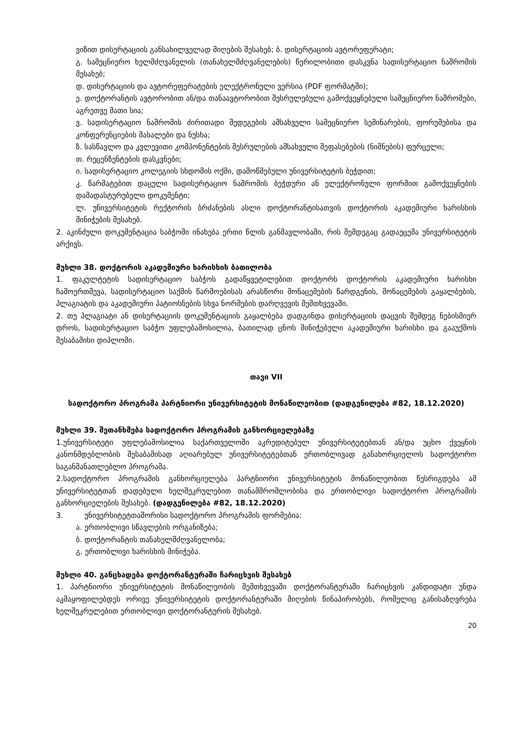ვიზით დისერტაციის განსახილველად მიღების შესახებ; ბ. დისერტაციის ავტორეფერატი;
გ. სამეცნიერო ხელმძღვანელის (თანახელმძღვანელების) წერილობითი დასკვნა სადისერტაციო ნაშრომის შესახებ;
დ. დისერტაციის და ავტორეფერატების ელექტრონული ვერსია (PDF ფორმატში);
ე. დოქტორანტის ავტორობით ან/და თანაავტორობით შესრულებული გამოქვეყნებული სამეცნიერო ნაშრომები, აგრეთვე მათი სია;
ვ. სადისერტაციო ნაშრომის ძირითადი შედეგების ამსახველი სამეცნიერო სემინარების, ფორუმებისა და კონფერენციების მასალები და ნუსხა;
ზ. სასწავლო და კვლევითი კომპონენტების შესრულების ამსახველი შეფასებების (ნიშნების) ფურცელი;
თ. რეცენზენტების დასკვნები;
ი. სადისერტაციო კოლეგიის სხდომის ოქმი, დამოწმებული უნივერსიტეტის ბეჭდით;
კ. წარმატებით დაცული სადისერტაციო ნაშრომის ბეჭდური ან ელექტრონული ფორმით გამოქვეყნების დამადასტურებელი დოკუმენტი;
ლ. უნივერსიტეტის რექტორის ბრძანების ასლი დოქტორანტისათვის დოქტორის აკადემიური ხარისხის მინიჭების შესახებ.
2. აკინძული დოკუმენტაცია საბჭოში ინახება ერთი წლის განმავლობაში, რის შემდეგაც გადაეცემა უნივერსიტეტის არქივს.
მუხლი 38. დოქტორის აკადემიური ხარისხის ბათილობა
1. ფაკულტეტის სადისერტაციო საბჭოს გადაწყვეტილებით დოქტორს დოქტორის აკადემიური ხარისხი ჩამოერთმევა, სადისერტაციო საქმის წარმოებისას არასწორი მონაცემების წარდგენის, მონაცემების გაყალბების, პლაგიატის და აკადემიური პატიოსნების სხვა ნორმების დარღვევის შემთხვევაში.
2. თუ პლაგიატი ან დისერტაციის დოკუმენტაციის გაყალბება დადგინდა დისერტაციის დაცვის შემდეგ ნებისმიერ დროს, სადისერტაციო საბჭო უფლებამოსილია, ბათილად ცნოს მინიჭებული აკადემიური ხარისხი და გააუქმოს შესაბამისი დიპლომი.
თავი VII
სადოქტორო პროგრამა პარტნიორი უნივერსიტეტის მონაწილეობით (დადგენილება #82, 18.12.2020)
მუხლი 39. შეთანხმება სადოქტორო პროგრამის განხორციელებაზე
1.უნივერსიტეტი უფლებამოსილია საქართველოში აკრედიტებულ უნივერსიტეტებთან ან/და უცხო ქვეყნის კანონმდებლობის შესაბამისად აღიარებულ უნივერსიტეტებთან ერთობლივად განახორციელოს სადოქტორო საგანმანათლებლო პროგრამა.
2.სადოქტორო პროგრამის განხორციელება პარტნიორი უნივერსიტეტის მონაწილეობით წესრიგდება ამ უნივერსიტეტთან დადებული ხელშეკრულებით თანამშრომლობისა და ერთობლივი სადოქტორო პროგრამის განხორციელების შესახებ. (დადგენილება #82, 18.12.2020)
3. უნივერსიტეტთაშორისი სადოქტორო პროგრამის ფორმებია:
ა. ერთობლივი სწავლების ორგანიზება;
ბ. დოქტორანტის თანახელმძღვანელობა;
გ. ერთობლივი ხარისხის მინიჭება.
მუხლი 40. განცხადება დოქტორანტურაში ჩარიცხვის შესახებ
1. პარტნიორი უნივერსიტეტის მონაწილეობის შემთხვევაში დოქტორანტურაში ჩარიცხვის კანდიდატი უნდა აკმაყოფილებდეს ორივე უნივერსიტეტის დოქტორანტურაში მიღების წინაპირობებს, რომელიც განისაზღვრება ხელშეკრულებით ერთობლივი დოქტორანტურის შესახებ.
20